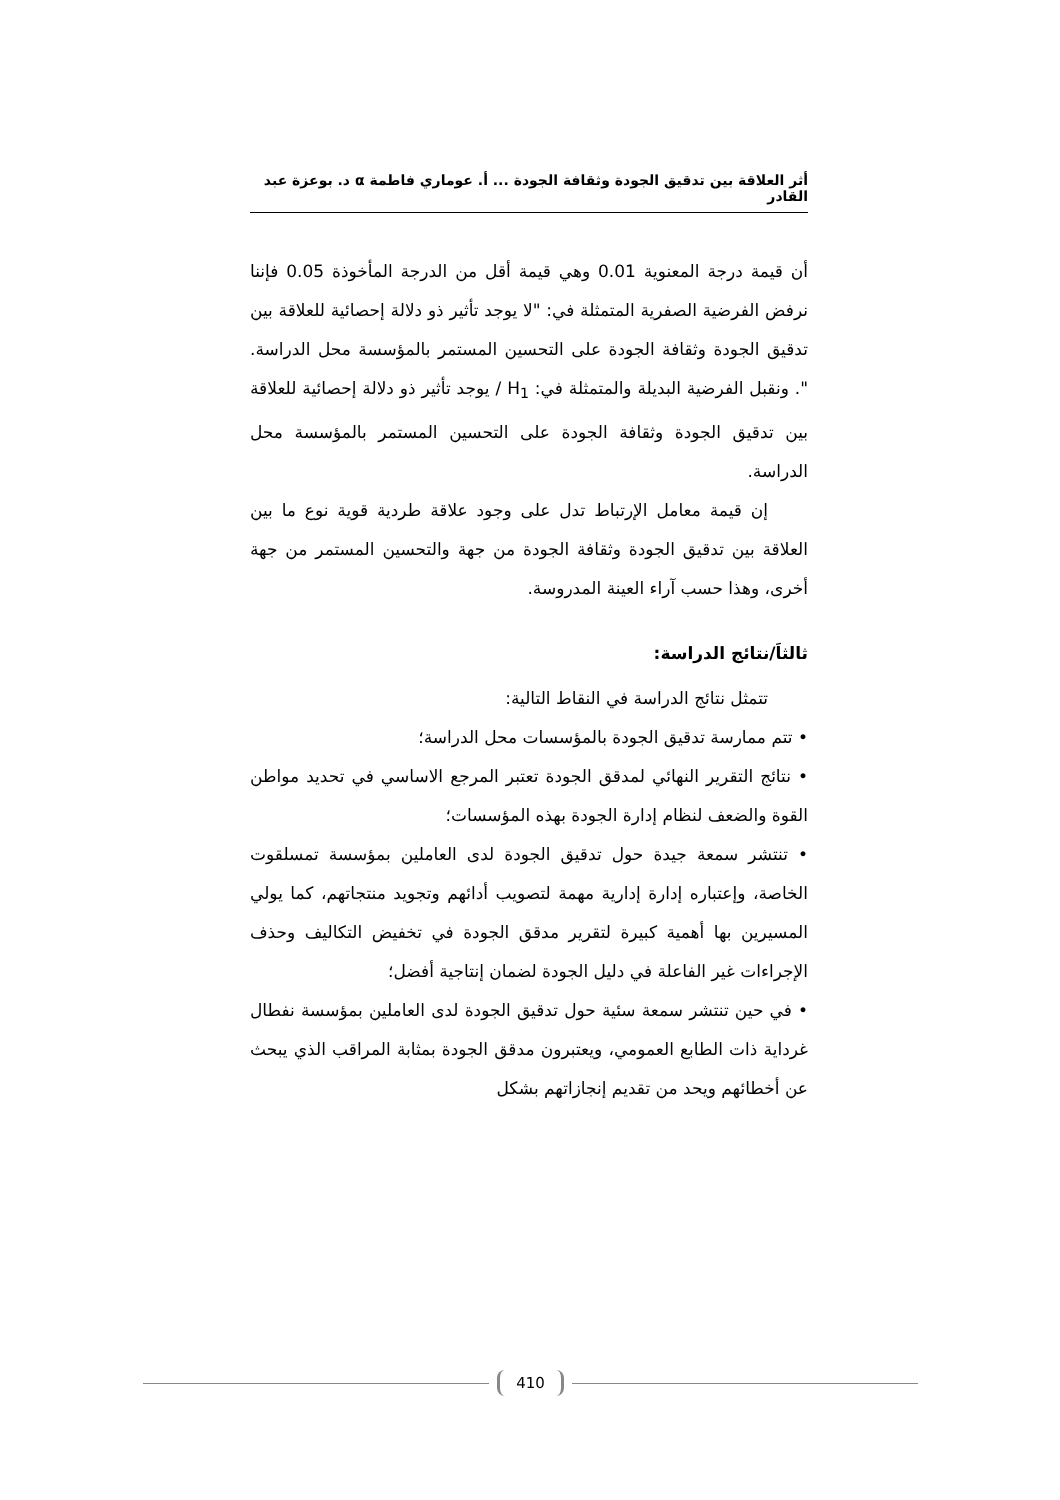أثر العلاقة بين تدقيق الجودة وثقافة الجودة ... أ. عوماري فاطمة α د. بوعزة عبد القادر
أن قيمة درجة المعنوية 0.01 وهي قيمة أقل من الدرجة المأخوذة 0.05 فإننا نرفض الفرضية الصفرية المتمثلة في: "لا يوجد تأثير ذو دلالة إحصائية للعلاقة بين تدقيق الجودة وثقافة الجودة على التحسين المستمر بالمؤسسة محل الدراسة. ". ونقبل الفرضية البديلة والمتمثلة في: H<sub>1</sub> / يوجد تأثير ذو دلالة إحصائية للعلاقة بين تدقيق الجودة وثقافة الجودة على التحسين المستمر بالمؤسسة محل الدراسة.
إن قيمة معامل الإرتباط تدل على وجود علاقة طردية قوية نوع ما بين العلاقة بين تدقيق الجودة وثقافة الجودة من جهة والتحسين المستمر من جهة أخرى، وهذا حسب آراء العينة المدروسة.
ثالثاَ/نتائج الدراسة:
تتمثل نتائج الدراسة في النقاط التالية:
• تتم ممارسة تدقيق الجودة بالمؤسسات محل الدراسة؛
• نتائج التقرير النهائي لمدقق الجودة تعتبر المرجع الاساسي في تحديد مواطن القوة والضعف لنظام إدارة الجودة بهذه المؤسسات؛
• تنتشر سمعة جيدة حول تدقيق الجودة لدى العاملين بمؤسسة تمسلقوت الخاصة، وإعتباره إدارة إدارية مهمة لتصويب أدائهم وتجويد منتجاتهم، كما يولي المسيرين بها أهمية كبيرة لتقرير مدقق الجودة في تخفيض التكاليف وحذف الإجراءات غير الفاعلة في دليل الجودة لضمان إنتاجية أفضل؛
• في حين تنتشر سمعة سئية حول تدقيق الجودة لدى العاملين بمؤسسة نفطال غرداية ذات الطابع العمومي، ويعتبرون مدقق الجودة بمثابة المراقب الذي يبحث عن أخطائهم ويحد من تقديم إنجازاتهم بشكل
410